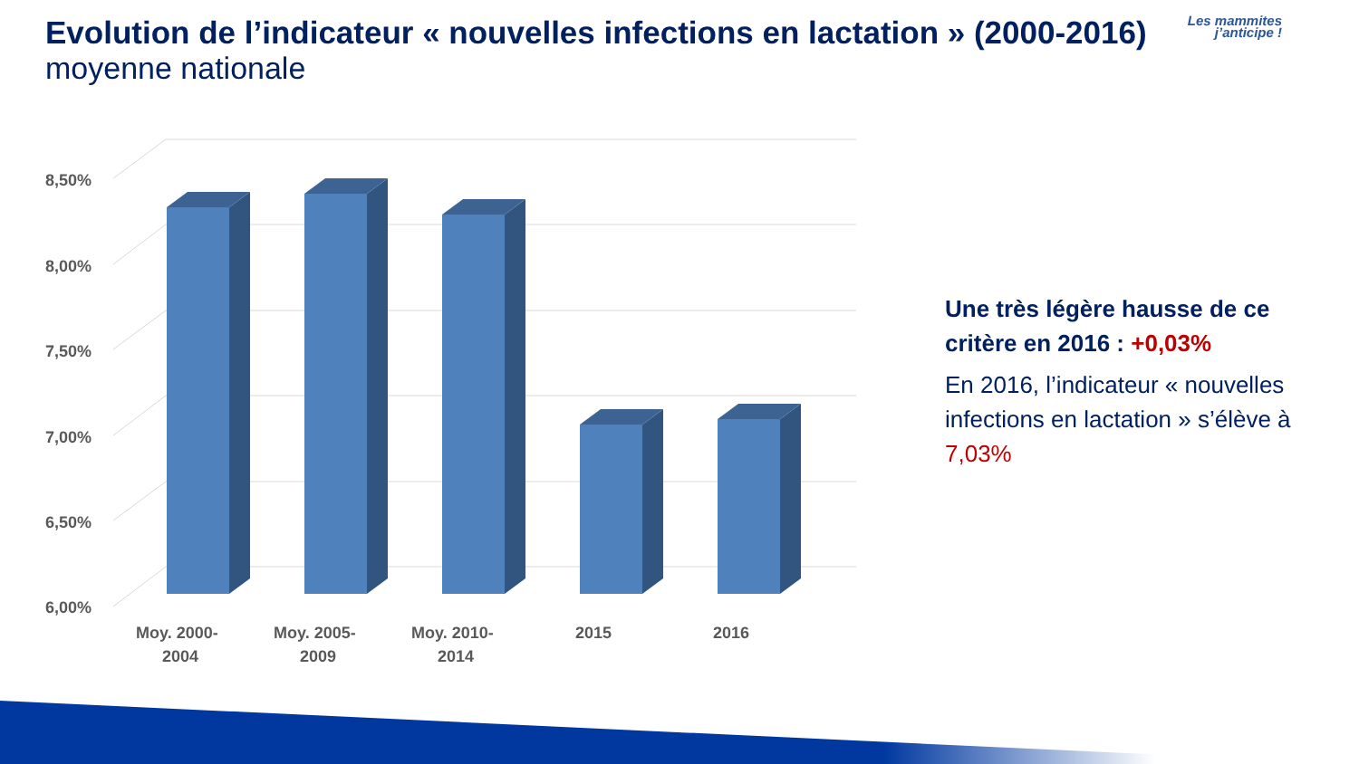Evolution de l’indicateur « nouvelles infections en lactation » (2000-2016)
moyenne nationale
Les mammites
j’anticipe !
8,50%
8,00%
7,50%
7,00%
6,50%
6,00%
Moy. 2000-
2004
Moy. 2005-
2009
Moy. 2010-
2014
2015
2016
Une très légère hausse de ce critère en 2016 : +0,03%
En 2016, l’indicateur « nouvelles infections en lactation » s’élève à 7,03%